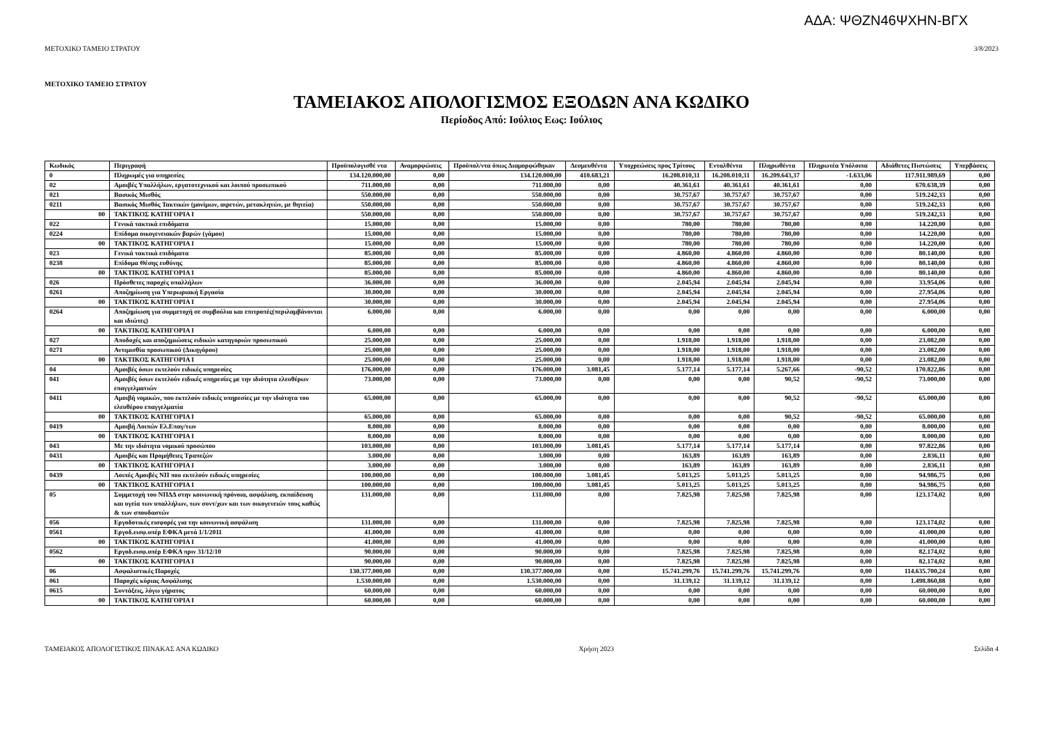ΑΔΑ: ΨΘΖΝ46ΨΧΗΝ-ΒΓΧ
ΜΕΤΟΧΙΚΟ ΤΑΜΕΙΟ ΣΤΡΑΤΟΥ 3/8/2023
ΜΕΤΟΧΙΚΟ ΤΑΜΕΙΟ ΣΤΡΑΤΟΥ
ΤΑΜΕΙΑΚΟΣ ΑΠΟΛΟΓΙΣΜΟΣ ΕΞΟΔΩΝ ΑΝΑ ΚΩΔΙΚΟ
Περίοδος Από: Ιούλιος Εως: Ιούλιος
| Κωδικός | Περιγραφή | Προϋπολογισθέ ντα | Αναμορφώσεις | Προϋπολ/ντα όπως Διαμορφώθηκαν | Δεσμευθέντα | Υποχρεώσεις προς Τρίτους | Ενταλθέντα | Πληρωθέντα | Πληρωτέα Υπόλοιπα | Αδιάθετες Πιστώσεις | Υπερβάσεις |
| --- | --- | --- | --- | --- | --- | --- | --- | --- | --- | --- | --- |
| 0 | Πληρωμές για υπηρεσίες | 134.120.000,00 | 0,00 | 134.120.000,00 | 410.683,21 | 16.208.010,31 | 16.208.010,31 | 16.209.643,37 | -1.633,06 | 117.911.989,69 | 0,00 |
| 02 | Αμοιβές Υπαλλήλων, εργατοτεχνικού και λοιπού προσωπικού | 711.000,00 | 0,00 | 711.000,00 | 0,00 | 40.361,61 | 40.361,61 | 40.361,61 | 0,00 | 670.638,39 | 0,00 |
| 021 | Βασικός Μισθός | 550.000,00 | 0,00 | 550.000,00 | 0,00 | 30.757,67 | 30.757,67 | 30.757,67 | 0,00 | 519.242,33 | 0,00 |
| 0211 | Βασικός Μισθός Τακτικών (μονίμων, αιρετών, μετακλητών, με θητεία) | 550.000,00 | 0,00 | 550.000,00 | 0,00 | 30.757,67 | 30.757,67 | 30.757,67 | 0,00 | 519.242,33 | 0,00 |
| 00 | ΤΑΚΤΙΚΟΣ ΚΑΤΗΓΟΡΙΑ Ι | 550.000,00 | 0,00 | 550.000,00 | 0,00 | 30.757,67 | 30.757,67 | 30.757,67 | 0,00 | 519.242,33 | 0,00 |
| 022 | Γενικά τακτικά επιδόματα | 15.000,00 | 0,00 | 15.000,00 | 0,00 | 780,00 | 780,00 | 780,00 | 0,00 | 14.220,00 | 0,00 |
| 0224 | Επίδομα οικογενειακών βαρών (γάμου) | 15.000,00 | 0,00 | 15.000,00 | 0,00 | 780,00 | 780,00 | 780,00 | 0,00 | 14.220,00 | 0,00 |
| 00 | ΤΑΚΤΙΚΟΣ ΚΑΤΗΓΟΡΙΑ Ι | 15.000,00 | 0,00 | 15.000,00 | 0,00 | 780,00 | 780,00 | 780,00 | 0,00 | 14.220,00 | 0,00 |
| 023 | Γενικά τακτικά επιδόματα | 85.000,00 | 0,00 | 85.000,00 | 0,00 | 4.860,00 | 4.860,00 | 4.860,00 | 0,00 | 80.140,00 | 0,00 |
| 0238 | Επίδομα Θέσης ευθύνης | 85.000,00 | 0,00 | 85.000,00 | 0,00 | 4.860,00 | 4.860,00 | 4.860,00 | 0,00 | 80.140,00 | 0,00 |
| 00 | ΤΑΚΤΙΚΟΣ ΚΑΤΗΓΟΡΙΑ Ι | 85.000,00 | 0,00 | 85.000,00 | 0,00 | 4.860,00 | 4.860,00 | 4.860,00 | 0,00 | 80.140,00 | 0,00 |
| 026 | Πρόσθετες παροχές υπαλλήλων | 36.000,00 | 0,00 | 36.000,00 | 0,00 | 2.045,94 | 2.045,94 | 2.045,94 | 0,00 | 33.954,06 | 0,00 |
| 0261 | Αποζημίωση για Υπερωριακή Εργασία | 30.000,00 | 0,00 | 30.000,00 | 0,00 | 2.045,94 | 2.045,94 | 2.045,94 | 0,00 | 27.954,06 | 0,00 |
| 00 | ΤΑΚΤΙΚΟΣ ΚΑΤΗΓΟΡΙΑ Ι | 30.000,00 | 0,00 | 30.000,00 | 0,00 | 2.045,94 | 2.045,94 | 2.045,94 | 0,00 | 27.954,06 | 0,00 |
| 0264 | Αποζημίωση για συμμετοχή σε συμβούλια και επιτροπές(περιλαμβάνονται και ιδιώτες) | 6.000,00 | 0,00 | 6.000,00 | 0,00 | 0,00 | 0,00 | 0,00 | 0,00 | 6.000,00 | 0,00 |
| 00 | ΤΑΚΤΙΚΟΣ ΚΑΤΗΓΟΡΙΑ Ι | 6.000,00 | 0,00 | 6.000,00 | 0,00 | 0,00 | 0,00 | 0,00 | 0,00 | 6.000,00 | 0,00 |
| 027 | Αποδοχές και αποζημιώσεις ειδικών κατηγοριών προσωπικού | 25.000,00 | 0,00 | 25.000,00 | 0,00 | 1.918,00 | 1.918,00 | 1.918,00 | 0,00 | 23.082,00 | 0,00 |
| 0271 | Αντιμισθία προσωπικού (Δικηγόρου) | 25.000,00 | 0,00 | 25.000,00 | 0,00 | 1.918,00 | 1.918,00 | 1.918,00 | 0,00 | 23.082,00 | 0,00 |
| 00 | ΤΑΚΤΙΚΟΣ ΚΑΤΗΓΟΡΙΑ Ι | 25.000,00 | 0,00 | 25.000,00 | 0,00 | 1.918,00 | 1.918,00 | 1.918,00 | 0,00 | 23.082,00 | 0,00 |
| 04 | Αμοιβές όσων εκτελούν ειδικές υπηρεσίες | 176.000,00 | 0,00 | 176.000,00 | 3.081,45 | 5.177,14 | 5.177,14 | 5.267,66 | -90,52 | 170.822,86 | 0,00 |
| 041 | Αμοιβές όσων εκτελούν ειδικές υπηρεσίες με την ιδιότητα ελευθέρων επαγγελματιών | 73.000,00 | 0,00 | 73.000,00 | 0,00 | 0,00 | 0,00 | 90,52 | -90,52 | 73.000,00 | 0,00 |
| 0411 | Αμοιβή νομικών, που εκτελούν ειδικές υπηρεσίες με την ιδιότητα του ελευθέρου επαγγελματία | 65.000,00 | 0,00 | 65.000,00 | 0,00 | 0,00 | 0,00 | 90,52 | -90,52 | 65.000,00 | 0,00 |
| 00 | ΤΑΚΤΙΚΟΣ ΚΑΤΗΓΟΡΙΑ Ι | 65.000,00 | 0,00 | 65.000,00 | 0,00 | 0,00 | 0,00 | 90,52 | -90,52 | 65.000,00 | 0,00 |
| 0419 | Αμοιβή Λοιπών Ελ.Επαγ/των | 8.000,00 | 0,00 | 8.000,00 | 0,00 | 0,00 | 0,00 | 0,00 | 0,00 | 8.000,00 | 0,00 |
| 00 | ΤΑΚΤΙΚΟΣ ΚΑΤΗΓΟΡΙΑ Ι | 8.000,00 | 0,00 | 8.000,00 | 0,00 | 0,00 | 0,00 | 0,00 | 0,00 | 8.000,00 | 0,00 |
| 043 | Με την ιδιότητα νομικού προσώπου | 103.000,00 | 0,00 | 103.000,00 | 3.081,45 | 5.177,14 | 5.177,14 | 5.177,14 | 0,00 | 97.822,86 | 0,00 |
| 0431 | Αμοιβές και Προμήθειες Τραπεζών | 3.000,00 | 0,00 | 3.000,00 | 0,00 | 163,89 | 163,89 | 163,89 | 0,00 | 2.836,11 | 0,00 |
| 00 | ΤΑΚΤΙΚΟΣ ΚΑΤΗΓΟΡΙΑ Ι | 3.000,00 | 0,00 | 3.000,00 | 0,00 | 163,89 | 163,89 | 163,89 | 0,00 | 2.836,11 | 0,00 |
| 0439 | Λοιπές Αμοιβές ΝΠ που εκτελούν ειδικές υπηρεσίες | 100.000,00 | 0,00 | 100.000,00 | 3.081,45 | 5.013,25 | 5.013,25 | 5.013,25 | 0,00 | 94.986,75 | 0,00 |
| 00 | ΤΑΚΤΙΚΟΣ ΚΑΤΗΓΟΡΙΑ Ι | 100.000,00 | 0,00 | 100.000,00 | 3.081,45 | 5.013,25 | 5.013,25 | 5.013,25 | 0,00 | 94.986,75 | 0,00 |
| 05 | Συμμετοχή του ΝΠΔΔ στην κοινωνική πρόνοια, ασφάλιση, εκπαίδευση και υγεία των υπαλλήλων, των συντ/χων και των οικογενειών τους καθώς & των σπουδαστών | 131.000,00 | 0,00 | 131.000,00 | 0,00 | 7.825,98 | 7.825,98 | 7.825,98 | 0,00 | 123.174,02 | 0,00 |
| 056 | Εργοδοτικές εισφορές για την κοινωνική ασφάλιση | 131.000,00 | 0,00 | 131.000,00 | 0,00 | 7.825,98 | 7.825,98 | 7.825,98 | 0,00 | 123.174,02 | 0,00 |
| 0561 | Εργοδ.εισφ.υπέρ ΕΦΚΑ μετά 1/1/2011 | 41.000,00 | 0,00 | 41.000,00 | 0,00 | 0,00 | 0,00 | 0,00 | 0,00 | 41.000,00 | 0,00 |
| 00 | ΤΑΚΤΙΚΟΣ ΚΑΤΗΓΟΡΙΑ Ι | 41.000,00 | 0,00 | 41.000,00 | 0,00 | 0,00 | 0,00 | 0,00 | 0,00 | 41.000,00 | 0,00 |
| 0562 | Εργοδ.εισφ.υπέρ ΕΦΚΑ πριν 31/12/10 | 90.000,00 | 0,00 | 90.000,00 | 0,00 | 7.825,98 | 7.825,98 | 7.825,98 | 0,00 | 82.174,02 | 0,00 |
| 00 | ΤΑΚΤΙΚΟΣ ΚΑΤΗΓΟΡΙΑ Ι | 90.000,00 | 0,00 | 90.000,00 | 0,00 | 7.825,98 | 7.825,98 | 7.825,98 | 0,00 | 82.174,02 | 0,00 |
| 06 | Ασφαλιστικές Παροχές | 130.377.000,00 | 0,00 | 130.377.000,00 | 0,00 | 15.741.299,76 | 15.741.299,76 | 15.741.299,76 | 0,00 | 114.635.700,24 | 0,00 |
| 061 | Παροχές κύριας Ασφάλισης | 1.530.000,00 | 0,00 | 1.530.000,00 | 0,00 | 31.139,12 | 31.139,12 | 31.139,12 | 0,00 | 1.498.860,88 | 0,00 |
| 0615 | Συντάξεις, λόγω γήρατος | 60.000,00 | 0,00 | 60.000,00 | 0,00 | 0,00 | 0,00 | 0,00 | 0,00 | 60.000,00 | 0,00 |
| 00 | ΤΑΚΤΙΚΟΣ ΚΑΤΗΓΟΡΙΑ Ι | 60.000,00 | 0,00 | 60.000,00 | 0,00 | 0,00 | 0,00 | 0,00 | 0,00 | 60.000,00 | 0,00 |
ΤΑΜΕΙΑΚΟΣ ΑΠΟΛΟΓΙΣΤΙΚΟΣ ΠΙΝΑΚΑΣ ΑΝΑ ΚΩΔΙΚΟ Χρήση 2023 Σελίδα 4